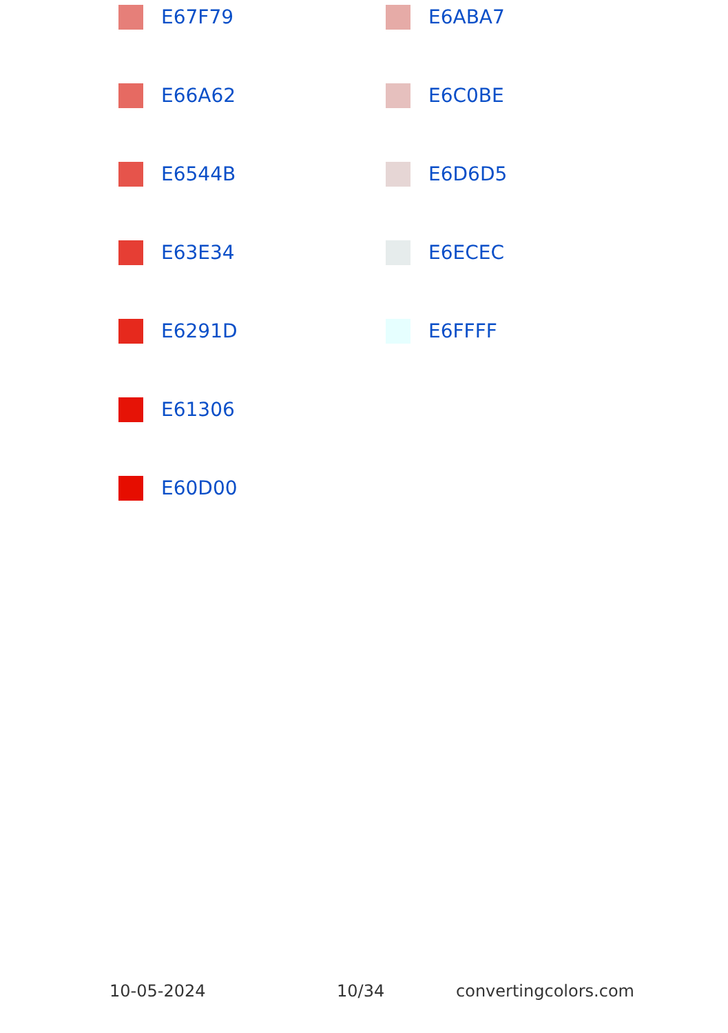E67F79
E66A62
E6544B
E63E34
E6291D
E61306
E60D00
E6ABA7
E6C0BE
E6D6D5
E6ECEC
E6FFFF
10-05-2024 10/34 convertingcolors.com